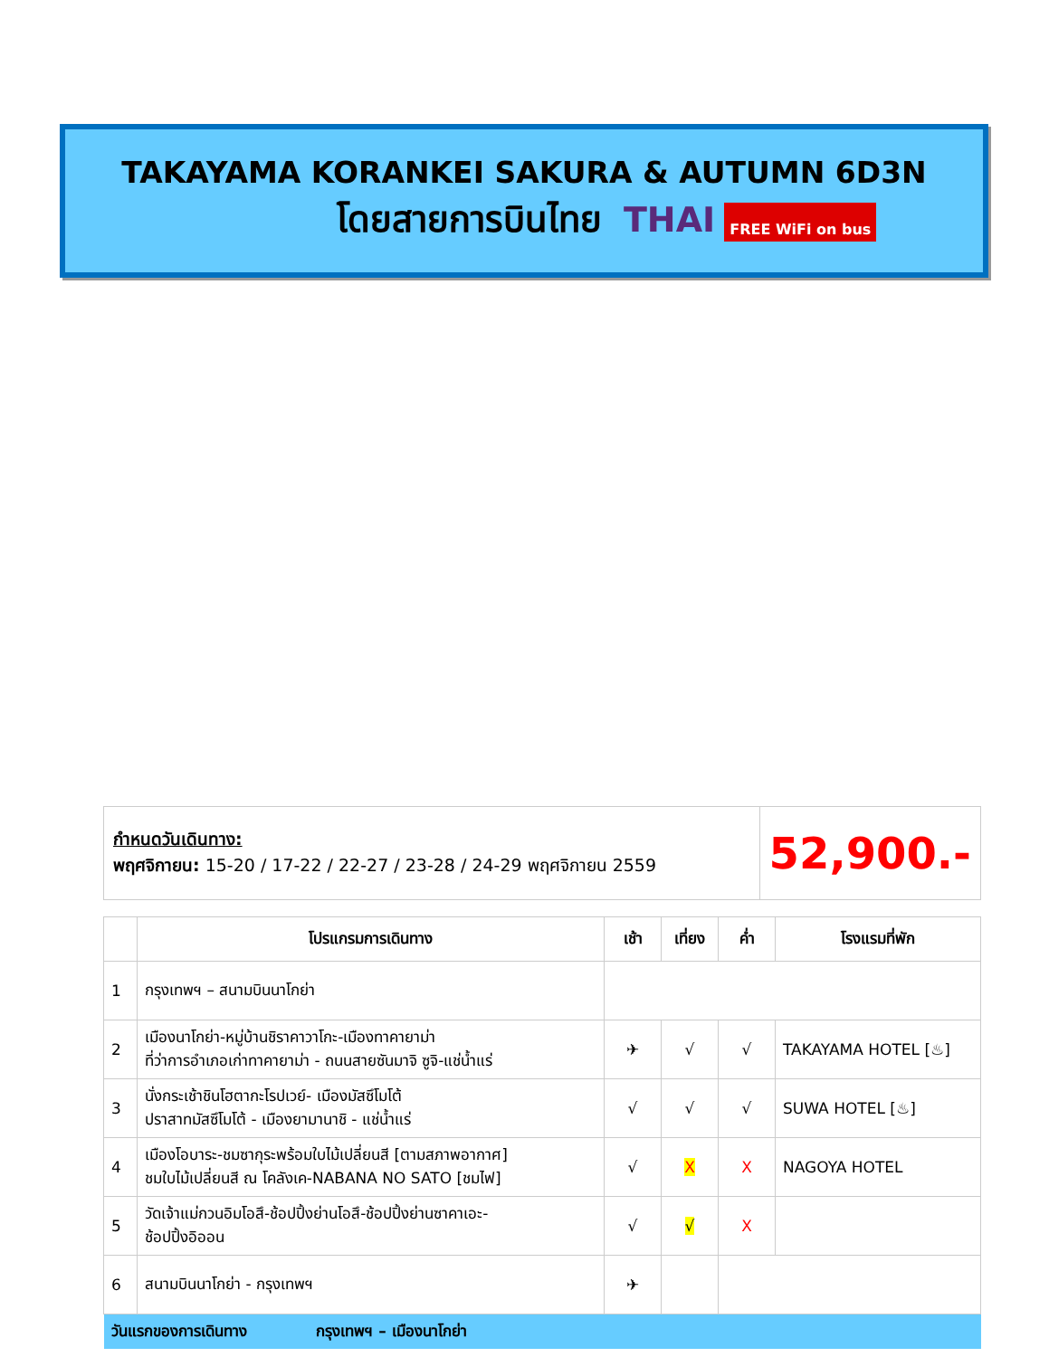TAKAYAMA KORANKEI SAKURA & AUTUMN 6D3N
โดยสายการบินไทย THAI FREE WiFi on bus
| กำหนดวันเดินทาง: พฤศจิกายน: 15-20 / 17-22 / 22-27 / 23-28 / 24-29 พฤศจิกายน 2559 | 52,900.- |
| | โปรแกรมการเดินทาง | เช้า | เที่ยง | ค่ำ | โรงแรมที่พัก |
| --- | --- | --- | --- | --- | --- |
| 1 | กรุงเทพฯ – สนามบินนาโกย่า | | | | |
| 2 | เมืองนาโกย่า-หมู่บ้านชิราคาวาโกะ-เมืองทาคายาม่า ที่ว่าการอำเภอเก่าทาคายาม่า - ถนนสายซันมาจิ ซูจิ-แช่น้ำแร่ | ✈ | √ | √ | TAKAYAMA HOTEL [♨] |
| 3 | นั่งกระเช้าชินโฮตากะโรปเวย์- เมืองมัสซึโมโต้ ปราสาทมัสซึโมโต้ - เมืองยามานาชิ - แช่น้ำแร่ | √ | √ | √ | SUWA HOTEL [♨] |
| 4 | เมืองโอบาระ-ชมซากุระพร้อมใบไม้เปลี่ยนสี [ตามสภาพอากาศ] ชมใบไม้เปลี่ยนสี ณ โคลังเค-NABANA NO SATO [ชมไฟ] | √ | X | X | NAGOYA HOTEL |
| 5 | วัดเจ้าแม่กวนอิมโอสึ-ช้อปปิ้งย่านโอสึ-ช้อปปิ้งย่านซาคาเอะ- ช้อปปิ้งอิออน | √ | √ | X | |
| 6 | สนามบินนาโกย่า - กรุงเทพฯ | ✈ | | | |
| วันแรกของการเดินทาง กรุงเทพฯ – เมืองนาโกย่า | | | | | |